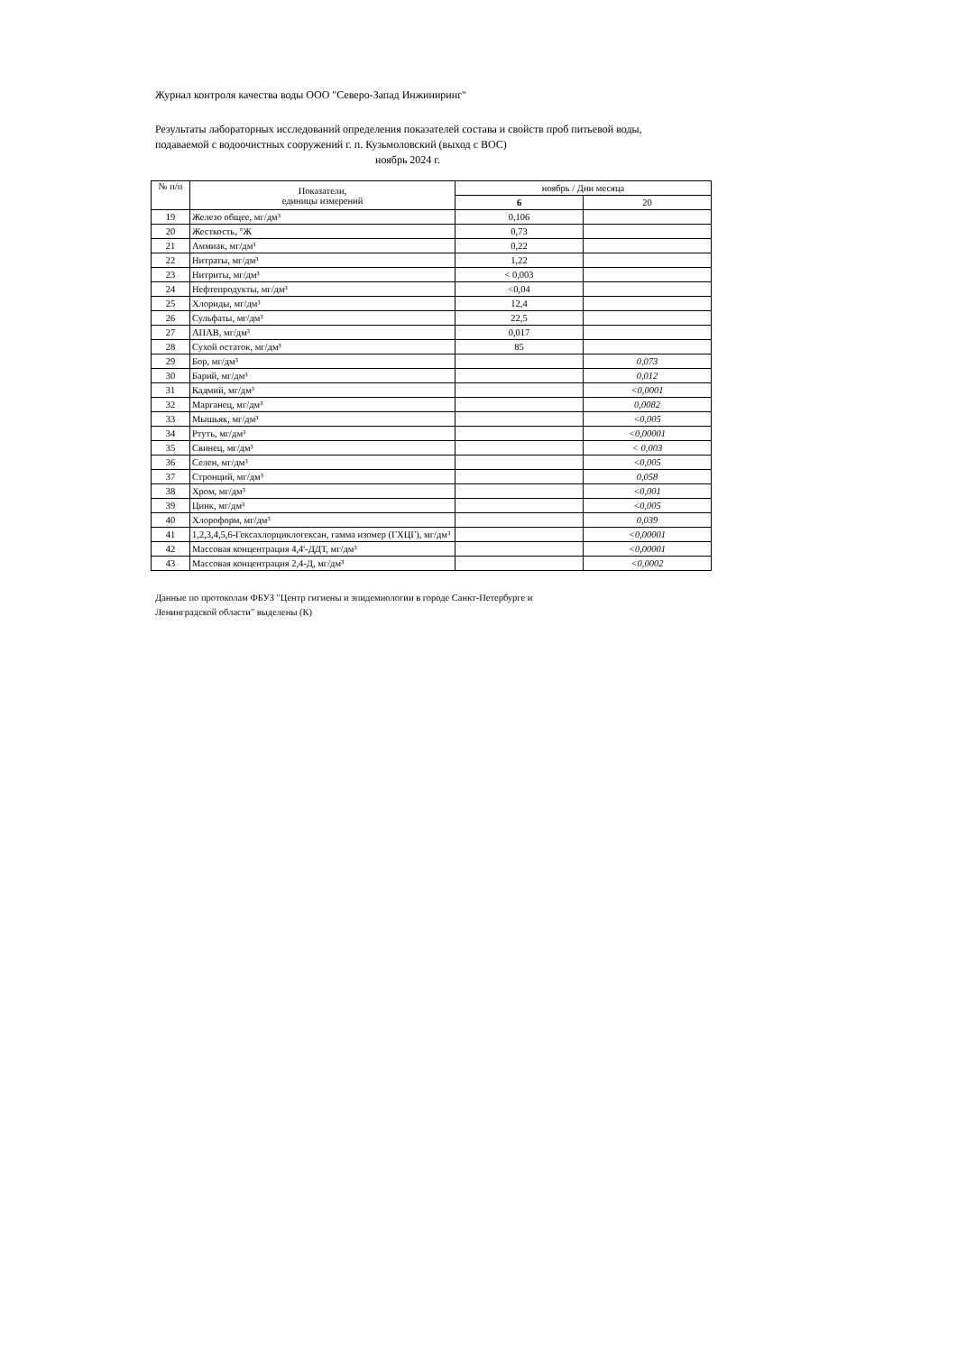Журнал контроля качества воды ООО "Северо-Запад Инжиниринг"
Результаты лабораторных исследований определения показателей состава и свойств проб питьевой воды, подаваемой с водоочистных сооружений г. п. Кузьмоловский (выход с ВОС)
ноябрь 2024 г.
| № п/п | Показатели, единицы измерений | ноябрь / Дни месяца | |
| --- | --- | --- | --- |
| | | 6 | 20 |
| 19 | Железо общее, мг/дм³ | 0,106 | |
| 20 | Жесткость, °Ж | 0,73 | |
| 21 | Аммиак, мг/дм³ | 0,22 | |
| 22 | Нитраты, мг/дм³ | 1,22 | |
| 23 | Нитриты, мг/дм³ | < 0,003 | |
| 24 | Нефтепродукты, мг/дм³ | <0,04 | |
| 25 | Хлориды, мг/дм³ | 12,4 | |
| 26 | Сульфаты, мг/дм³ | 22,5 | |
| 27 | АПАВ, мг/дм³ | 0,017 | |
| 28 | Сухой остаток, мг/дм³ | 85 | |
| 29 | Бор, мг/дм³ | | 0,073 |
| 30 | Барий, мг/дм³ | | 0,012 |
| 31 | Кадмий, мг/дм³ | | <0,0001 |
| 32 | Марганец, мг/дм³ | | 0,0082 |
| 33 | Мышьяк, мг/дм³ | | <0,005 |
| 34 | Ртуть, мг/дм³ | | <0,00001 |
| 35 | Свинец, мг/дм³ | | < 0,003 |
| 36 | Селен, мг/дм³ | | <0,005 |
| 37 | Стронций, мг/дм³ | | 0,058 |
| 38 | Хром, мг/дм³ | | <0,001 |
| 39 | Цинк, мг/дм³ | | <0,005 |
| 40 | Хлороформ, мг/дм³ | | 0,039 |
| 41 | 1,2,3,4,5,6-Гексахлорциклогексан, гамма изомер (ГХЦГ), мг/дм³ | | <0,00001 |
| 42 | Массовая концентрация 4,4'-ДДТ, мг/дм³ | | <0,00001 |
| 43 | Массовая концентрация 2,4-Д, мг/дм³ | | <0,0002 |
Данные по протоколам ФБУЗ "Центр гигиены и эпидемиологии в городе Санкт-Петербурге и
Ленинградской области" выделены (К)